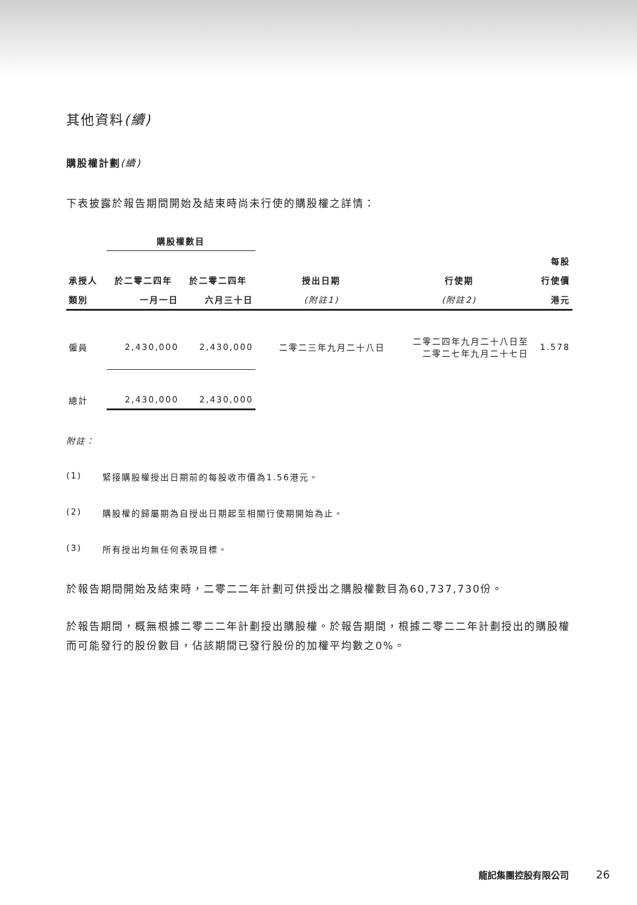其他資料(續)
購股權計劃(續)
下表披露於報告期間開始及結束時尚未行使的購股權之詳情：
| | 購股權數目 | | | | |
| --- | --- | --- | --- | --- | --- |
| | | | | | 每股 |
| 承授人 | 於二零二四年 | 於二零二四年 | 授出日期 | 行使期 | 行使價 |
| 類別 | 一月一日 | 六月三十日 | (附註1) | (附註2) | 港元 |
| 僱員 | 2,430,000 | 2,430,000 | 二零二三年九月二十八日 | 二零二四年九月二十八日至 二零二七年九月二十七日 | 1.578 |
| 總計 | 2,430,000 | 2,430,000 | | | |
附註：
(1) 緊接購股權授出日期前的每股收市價為1.56港元。
(2) 購股權的歸屬期為自授出日期起至相關行使期開始為止。
(3) 所有授出均無任何表現目標。
於報告期間開始及結束時，二零二二年計劃可供授出之購股權數目為60,737,730份。
於報告期間，概無根據二零二二年計劃授出購股權。於報告期間，根據二零二二年計劃授出的購股權而可能發行的股份數目，佔該期間已發行股份的加權平均數之0%。
龍記集團控股有限公司 26